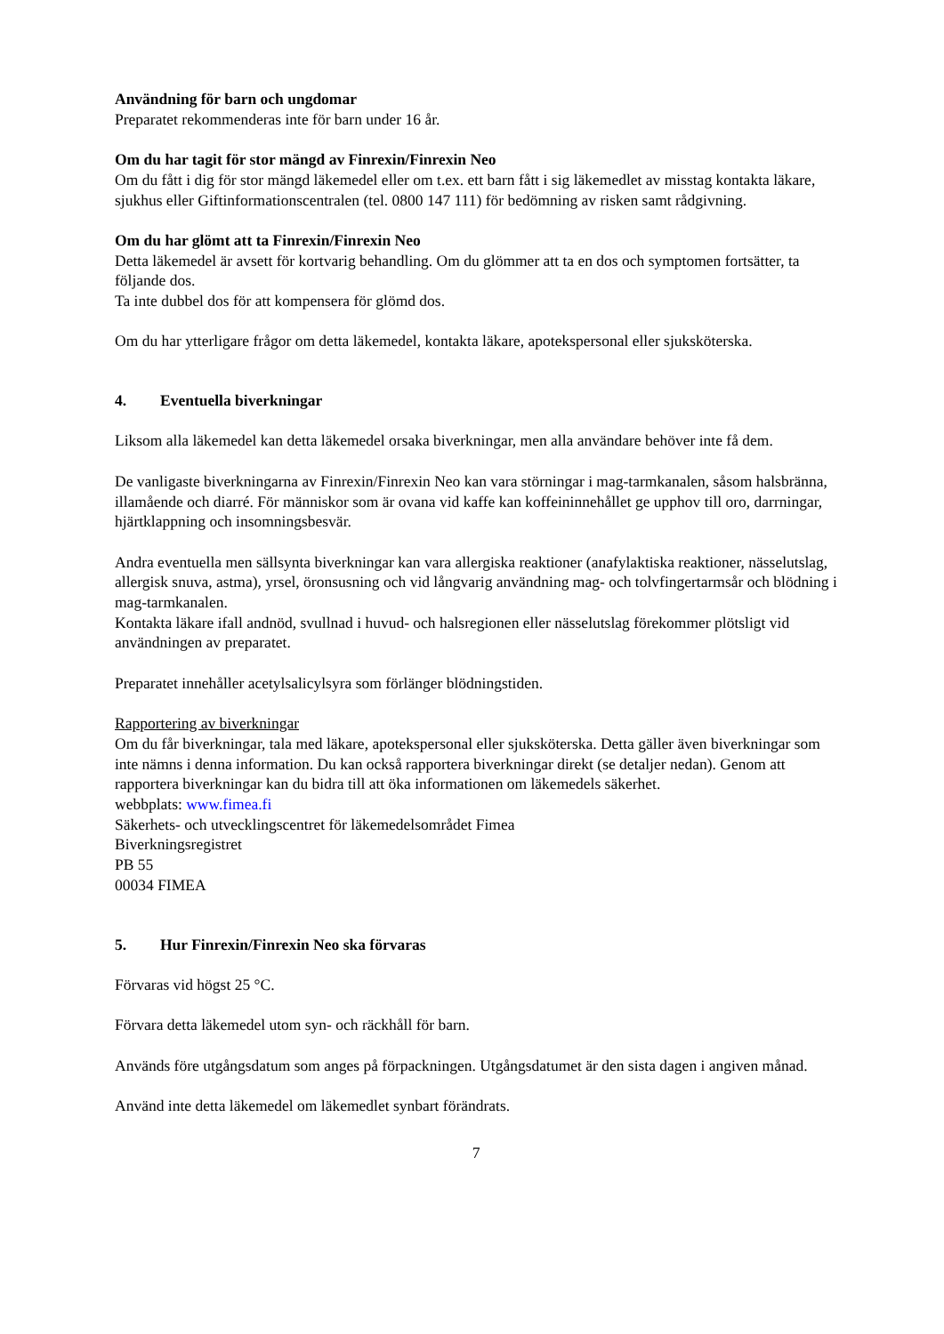Användning för barn och ungdomar
Preparatet rekommenderas inte för barn under 16 år.
Om du har tagit för stor mängd av Finrexin/Finrexin Neo
Om du fått i dig för stor mängd läkemedel eller om t.ex. ett barn fått i sig läkemedlet av misstag kontakta läkare, sjukhus eller Giftinformationscentralen (tel. 0800 147 111) för bedömning av risken samt rådgivning.
Om du har glömt att ta Finrexin/Finrexin Neo
Detta läkemedel är avsett för kortvarig behandling. Om du glömmer att ta en dos och symptomen fortsätter, ta följande dos.
Ta inte dubbel dos för att kompensera för glömd dos.
Om du har ytterligare frågor om detta läkemedel, kontakta läkare, apotekspersonal eller sjuksköterska.
4. Eventuella biverkningar
Liksom alla läkemedel kan detta läkemedel orsaka biverkningar, men alla användare behöver inte få dem.
De vanligaste biverkningarna av Finrexin/Finrexin Neo kan vara störningar i mag-tarmkanalen, såsom halsbränna, illamående och diarré. För människor som är ovana vid kaffe kan koffeininnehållet ge upphov till oro, darrningar, hjärtklappning och insomningsbesvär.
Andra eventuella men sällsynta biverkningar kan vara allergiska reaktioner (anafylaktiska reaktioner, nässelutslag, allergisk snuva, astma), yrsel, öronsusning och vid långvarig användning mag- och tolvfingertarmsår och blödning i mag-tarmkanalen.
Kontakta läkare ifall andnöd, svullnad i huvud- och halsregionen eller nässelutslag förekommer plötsligt vid användningen av preparatet.
Preparatet innehåller acetylsalicylsyra som förlänger blödningstiden.
Rapportering av biverkningar
Om du får biverkningar, tala med läkare, apotekspersonal eller sjuksköterska. Detta gäller även biverkningar som inte nämns i denna information. Du kan också rapportera biverkningar direkt (se detaljer nedan). Genom att rapportera biverkningar kan du bidra till att öka informationen om läkemedels säkerhet.
webbplats: www.fimea.fi
Säkerhets- och utvecklingscentret för läkemedelsområdet Fimea
Biverkningsregistret
PB 55
00034 FIMEA
5. Hur Finrexin/Finrexin Neo ska förvaras
Förvaras vid högst 25 °C.
Förvara detta läkemedel utom syn- och räckhåll för barn.
Används före utgångsdatum som anges på förpackningen. Utgångsdatumet är den sista dagen i angiven månad.
Använd inte detta läkemedel om läkemedlet synbart förändrats.
7